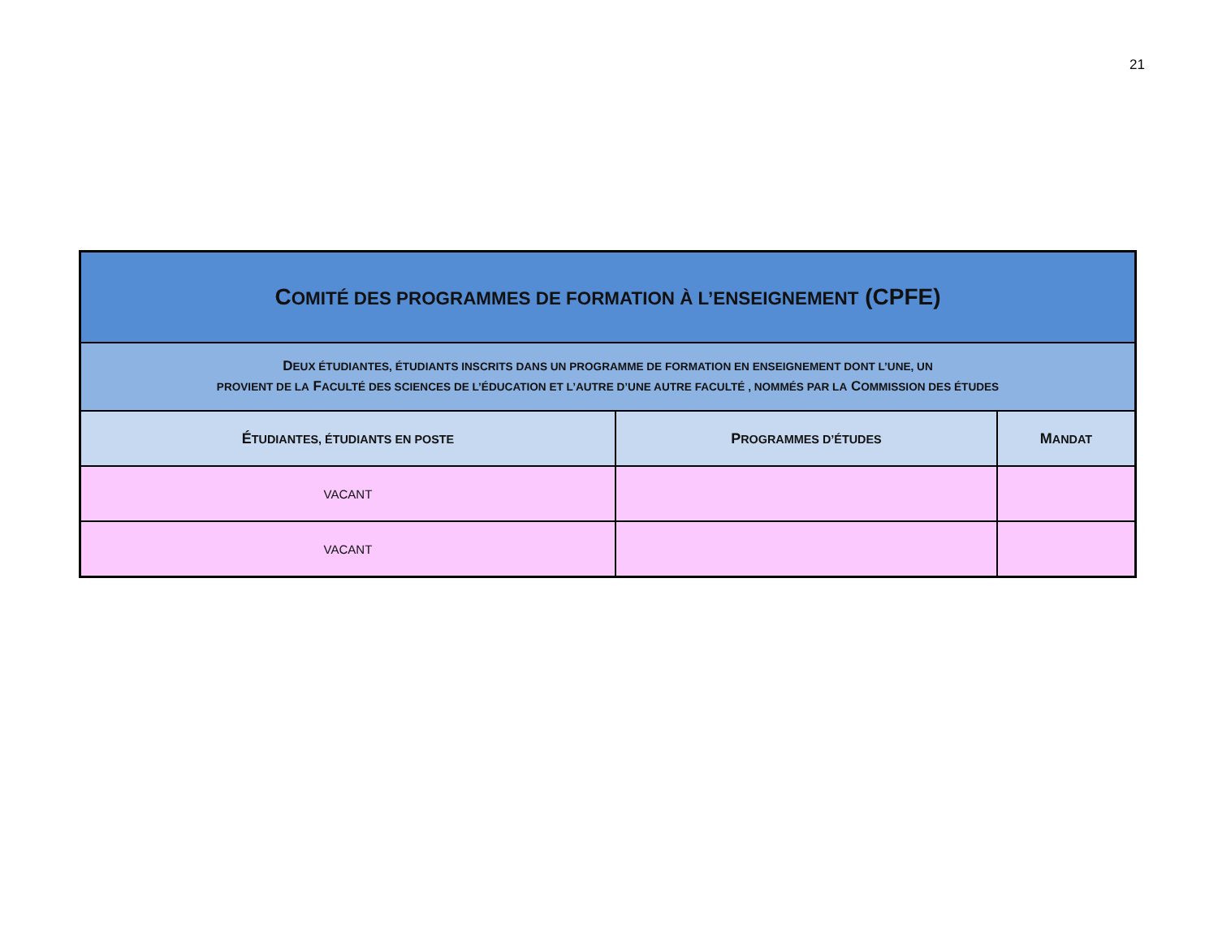21
| C OMITÉ DES PROGRAMMES DE FORMATION À L’ENSEIGNEMENT (CPFE) | | |
| D EUX ÉTUDIANTES, ÉTUDIANTS INSCRITS DANS UN PROGRAMME DE FORMATION EN ENSEIGNEMENT DONT L’UNE, UN PROVIENT DE LA F ACULTÉ DES SCIENCES DE L’ÉDUCATION ET L’AUTRE D’UNE AUTRE FACULTÉ , NOMMÉS PAR LA C OMMISSION DES ÉTUDES | | |
| É TUDIANTES, ÉTUDIANTS EN POSTE | P ROGRAMMES D’ÉTUDES | M ANDAT |
| VACANT | | |
| VACANT | | |